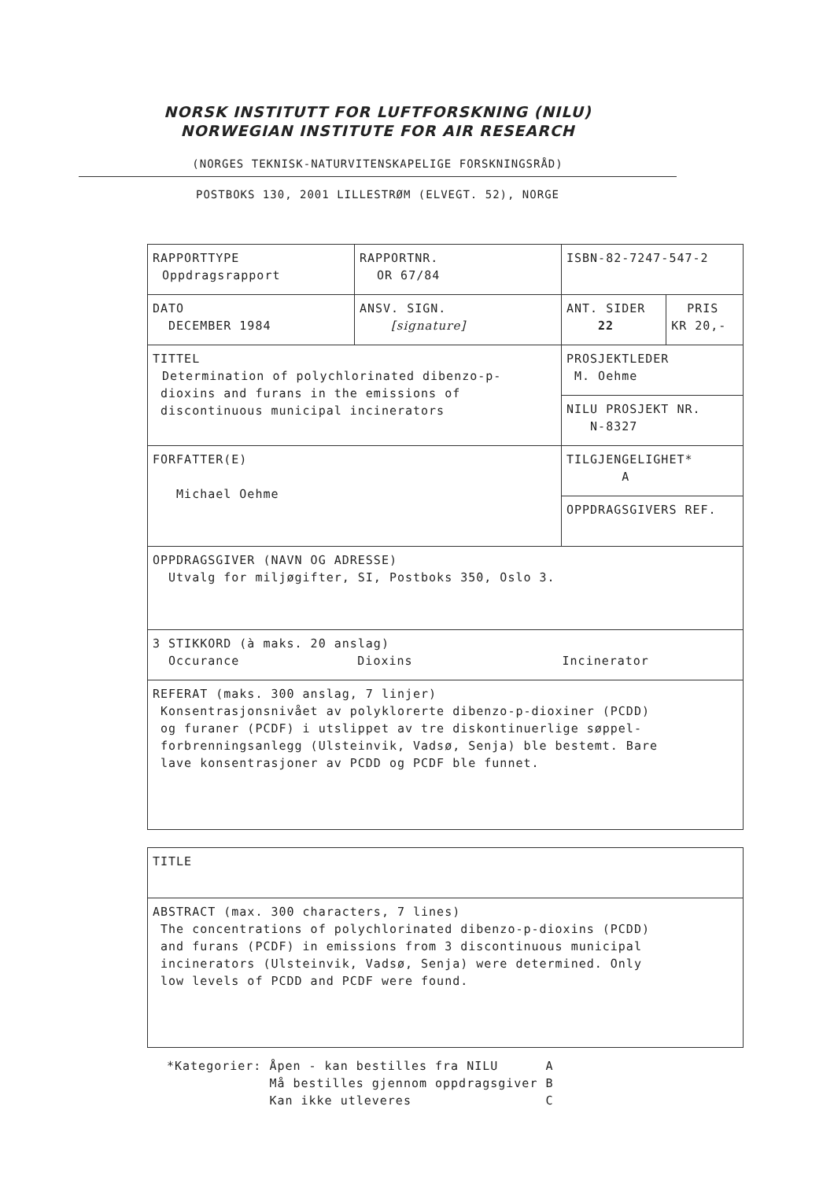NORSK INSTITUTT FOR LUFTFORSKNING (NILU)
NORWEGIAN INSTITUTE FOR AIR RESEARCH
(NORGES TEKNISK-NATURVITENSKAPELIGE FORSKNINGSRÅD)
POSTBOKS 130, 2001 LILLESTRØM (ELVEGT. 52), NORGE
| RAPPORTTYPE Oppdragsrapport | RAPPORTNR. OR 67/84 | ISBN-82-7247-547-2 | |
| DATO DECEMBER 1984 | ANSV. SIGN. [signature] | ANT. SIDER 22 | PRIS KR 20,- |
| TITTEL Determination of polychlorinated dibenzo-p- dioxins and furans in the emissions of discontinuous municipal incinerators | | PROSJEKTLEDER M. Oehme | |
| | | NILU PROSJEKT NR. N-8327 | |
| FORFATTER(E) Michael Oehme | | TILGJENGELIGHET* A | |
| | | OPPDRAGSGIVERS REF. | |
| OPPDRAGSGIVER (NAVN OG ADRESSE) Utvalg for miljøgifter, SI, Postboks 350, Oslo 3. | | | |
| 3 STIKKORD (à maks. 20 anslag) Occurance Dioxins Incinerator | | | |
| REFERAT (maks. 300 anslag, 7 linjer) Konsentrasjonsnivået av polyklorerte dibenzo-p-dioxiner (PCDD) og furaner (PCDF) i utslippet av tre diskontinuerlige søppel- forbrenningsanlegg (Ulsteinvik, Vadsø, Senja) ble bestemt. Bare lave konsentrasjoner av PCDD og PCDF ble funnet. | | | |
| TITLE |
| ABSTRACT (max. 300 characters, 7 lines) The concentrations of polychlorinated dibenzo-p-dioxins (PCDD) and furans (PCDF) in emissions from 3 discontinuous municipal incinerators (Ulsteinvik, Vadsø, Senja) were determined. Only low levels of PCDD and PCDF were found. |
| *Kategorier: | Åpen - kan bestilles fra NILU | A |
| | Må bestilles gjennom oppdragsgiver | B |
| | Kan ikke utleveres | C |